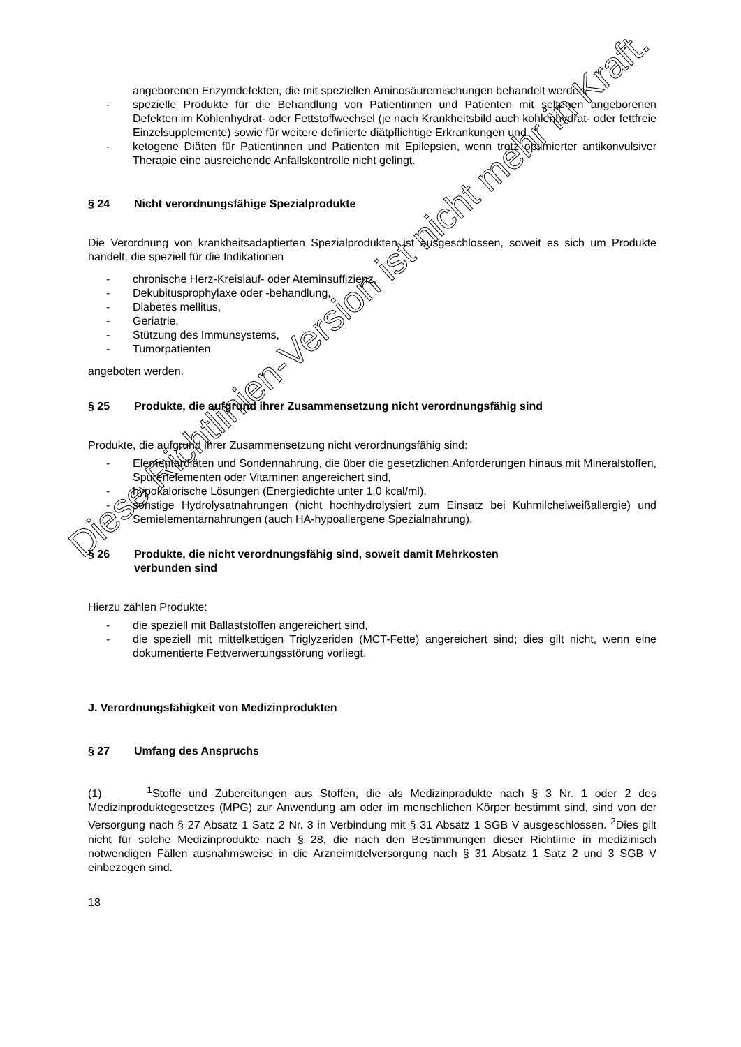angeborenen Enzymdefekten, die mit speziellen Aminosäuremischungen behandelt werden,
- spezielle Produkte für die Behandlung von Patientinnen und Patienten mit seltenen angeborenen Defekten im Kohlenhydrat- oder Fettstoffwechsel (je nach Krankheitsbild auch kohlenhydrat- oder fettfreie Einzelsupplemente) sowie für weitere definierte diätpflichtige Erkrankungen und
- ketogene Diäten für Patientinnen und Patienten mit Epilepsien, wenn trotz optimierter antikonvulsiver Therapie eine ausreichende Anfallskontrolle nicht gelingt.
§ 24 Nicht verordnungsfähige Spezialprodukte
Die Verordnung von krankheitsadaptierten Spezialprodukten ist ausgeschlossen, soweit es sich um Produkte handelt, die speziell für die Indikationen
- chronische Herz-Kreislauf- oder Ateminsuffizienz,
- Dekubitusprophylaxe oder -behandlung,
- Diabetes mellitus,
- Geriatrie,
- Stützung des Immunsystems,
- Tumorpatienten
angeboten werden.
§ 25 Produkte, die aufgrund ihrer Zusammensetzung nicht verordnungsfähig sind
Produkte, die aufgrund ihrer Zusammensetzung nicht verordnungsfähig sind:
- Elementardiäten und Sondennahrung, die über die gesetzlichen Anforderungen hinaus mit Mineralstoffen, Spurenelementen oder Vitaminen angereichert sind,
- hypokalorische Lösungen (Energiedichte unter 1,0 kcal/ml),
- sonstige Hydrolysatnahrungen (nicht hochhydrolysiert zum Einsatz bei Kuhmilcheiweißallergie) und Semielementarnahrungen (auch HA-hypoallergene Spezialnahrung).
§ 26 Produkte, die nicht verordnungsfähig sind, soweit damit Mehrkosten
verbunden sind
Hierzu zählen Produkte:
- die speziell mit Ballaststoffen angereichert sind,
- die speziell mit mittelkettigen Triglyzeriden (MCT-Fette) angereichert sind; dies gilt nicht, wenn eine dokumentierte Fettverwertungsstörung vorliegt.
J. Verordnungsfähigkeit von Medizinprodukten
§ 27 Umfang des Anspruchs
(1) <sup>1</sup>Stoffe und Zubereitungen aus Stoffen, die als Medizinprodukte nach § 3 Nr. 1 oder 2 des Medizinproduktegesetzes (MPG) zur Anwendung am oder im menschlichen Körper bestimmt sind, sind von der Versorgung nach § 27 Absatz 1 Satz 2 Nr. 3 in Verbindung mit § 31 Absatz 1 SGB V ausgeschlossen. <sup>2</sup>Dies gilt nicht für solche Medizinprodukte nach § 28, die nach den Bestimmungen dieser Richtlinie in medizinisch notwendigen Fällen ausnahmsweise in die Arzneimittelversorgung nach § 31 Absatz 1 Satz 2 und 3 SGB V einbezogen sind.
18
Diese Richtlinien-Version ist nicht mehr in Kraft.